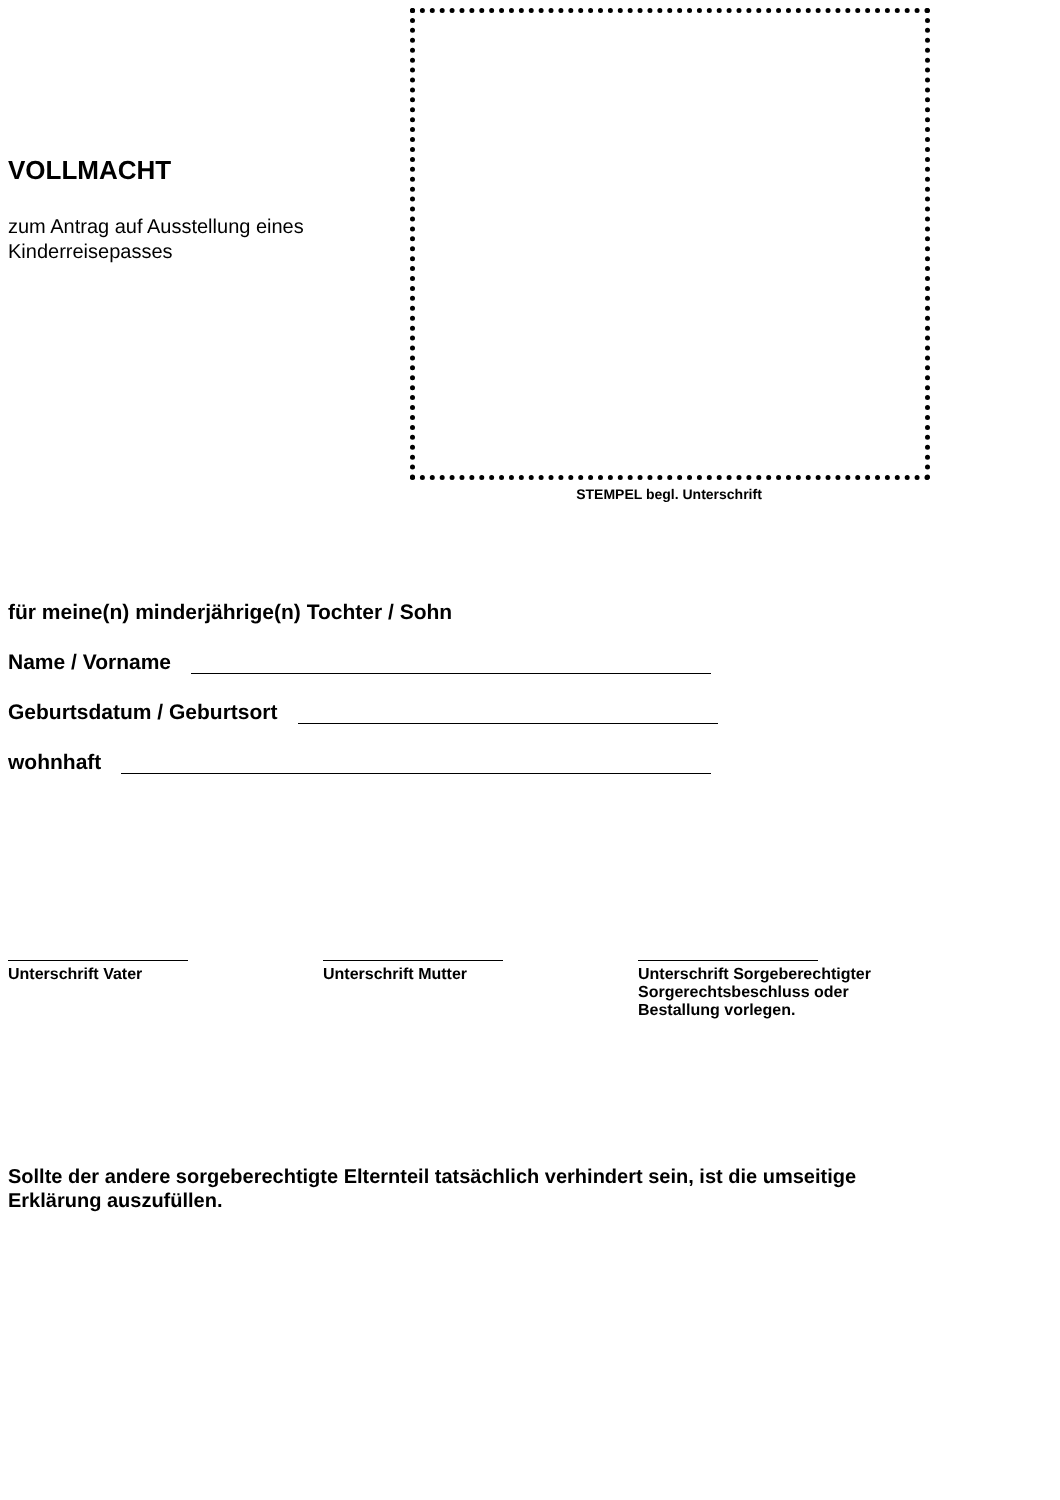VOLLMACHT
zum Antrag auf Ausstellung eines
Kinderreisepasses
STEMPEL begl. Unterschrift
für meine(n) minderjährige(n) Tochter / Sohn
Name / Vorname
Geburtsdatum / Geburtsort
wohnhaft
Unterschrift Vater Unterschrift Mutter Unterschrift Sorgeberechtigter
Sorgerechtsbeschluss oder
Bestallung vorlegen.
Sollte der andere sorgeberechtigte Elternteil tatsächlich verhindert sein, ist die umseitige Erklärung auszufüllen.